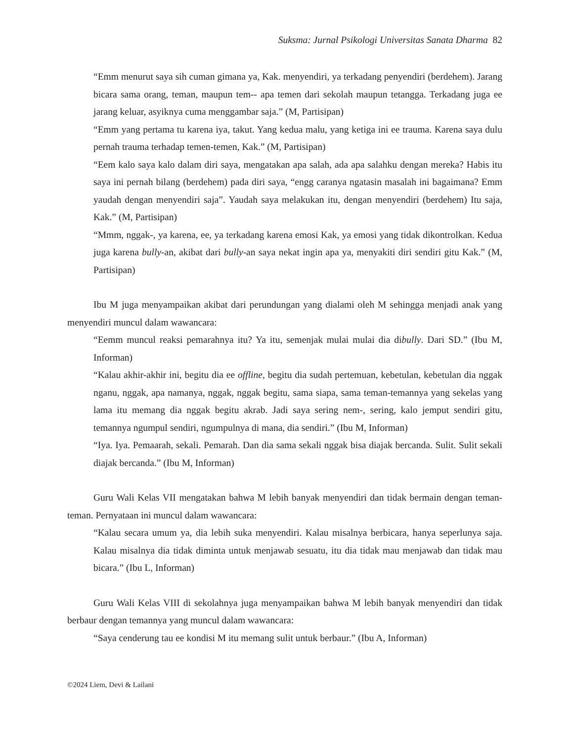Suksma: Jurnal Psikologi Universitas Sanata Dharma 82
“Emm menurut saya sih cuman gimana ya, Kak. menyendiri, ya terkadang penyendiri (berdehem). Jarang bicara sama orang, teman, maupun tem-- apa temen dari sekolah maupun tetangga. Terkadang juga ee jarang keluar, asyiknya cuma menggambar saja.” (M, Partisipan)
“Emm yang pertama tu karena iya, takut. Yang kedua malu, yang ketiga ini ee trauma. Karena saya dulu pernah trauma terhadap temen-temen, Kak.” (M, Partisipan)
“Eem kalo saya kalo dalam diri saya, mengatakan apa salah, ada apa salahku dengan mereka? Habis itu saya ini pernah bilang (berdehem) pada diri saya, “engg caranya ngatasin masalah ini bagaimana? Emm yaudah dengan menyendiri saja”. Yaudah saya melakukan itu, dengan menyendiri (berdehem) Itu saja, Kak.” (M, Partisipan)
“Mmm, nggak-, ya karena, ee, ya terkadang karena emosi Kak, ya emosi yang tidak dikontrolkan. Kedua juga karena bully-an, akibat dari bully-an saya nekat ingin apa ya, menyakiti diri sendiri gitu Kak.” (M, Partisipan)
Ibu M juga menyampaikan akibat dari perundungan yang dialami oleh M sehingga menjadi anak yang menyendiri muncul dalam wawancara:
“Eemm muncul reaksi pemarahnya itu? Ya itu, semenjak mulai mulai dia dibully. Dari SD.” (Ibu M, Informan)
“Kalau akhir-akhir ini, begitu dia ee offline, begitu dia sudah pertemuan, kebetulan, kebetulan dia nggak nganu, nggak, apa namanya, nggak, nggak begitu, sama siapa, sama teman-temannya yang sekelas yang lama itu memang dia nggak begitu akrab. Jadi saya sering nem-, sering, kalo jemput sendiri gitu, temannya ngumpul sendiri, ngumpulnya di mana, dia sendiri.” (Ibu M, Informan)
“Iya. Iya. Pemaarah, sekali. Pemarah. Dan dia sama sekali nggak bisa diajak bercanda. Sulit. Sulit sekali diajak bercanda.” (Ibu M, Informan)
Guru Wali Kelas VII mengatakan bahwa M lebih banyak menyendiri dan tidak bermain dengan teman-teman. Pernyataan ini muncul dalam wawancara:
“Kalau secara umum ya, dia lebih suka menyendiri. Kalau misalnya berbicara, hanya seperlunya saja. Kalau misalnya dia tidak diminta untuk menjawab sesuatu, itu dia tidak mau menjawab dan tidak mau bicara.” (Ibu L, Informan)
Guru Wali Kelas VIII di sekolahnya juga menyampaikan bahwa M lebih banyak menyendiri dan tidak berbaur dengan temannya yang muncul dalam wawancara:
“Saya cenderung tau ee kondisi M itu memang sulit untuk berbaur.” (Ibu A, Informan)
©2024 Liem, Devi & Lailani